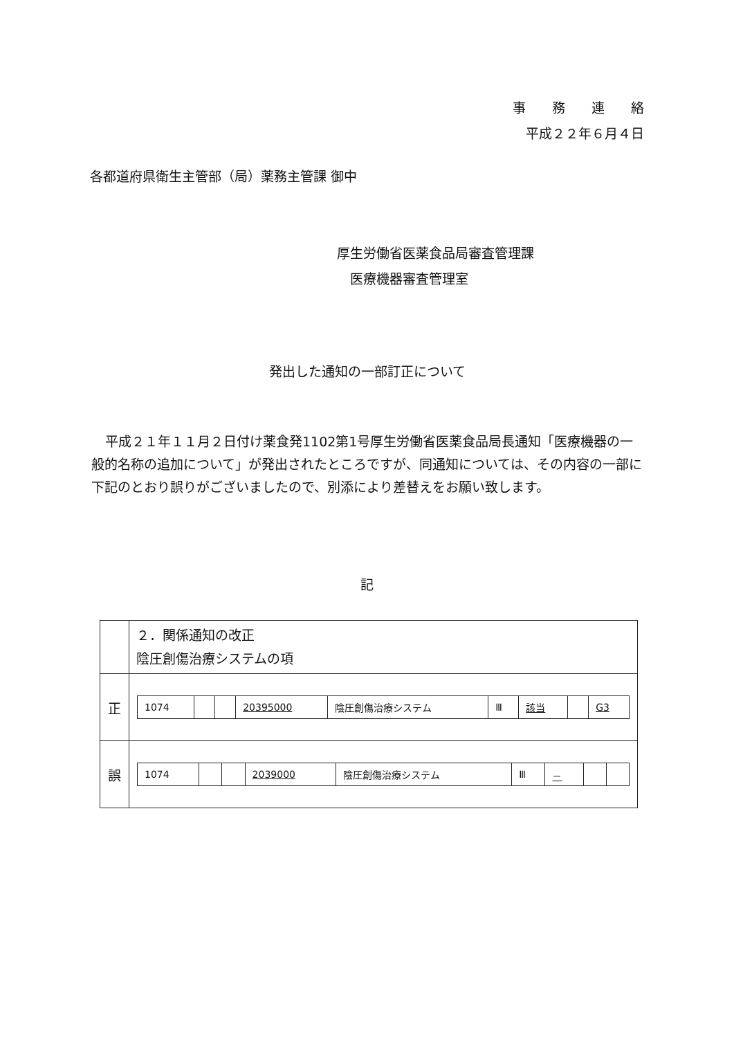事　　務　　連　　絡
平成２２年６月４日
各都道府県衛生主管部（局）薬務主管課 御中
厚生労働省医薬食品局審査管理課
　医療機器審査管理室
発出した通知の一部訂正について
平成２１年１１月２日付け薬食発1102第1号厚生労働省医薬食品局長通知「医療機器の一般的名称の追加について」が発出されたところですが、同通知については、その内容の一部に下記のとおり誤りがございましたので、別添により差替えをお願い致します。
記
| | ２．関係通知の改正 陰圧創傷治療システムの項 |
| 正 | / 1074 / / / 20395000 / 陰圧創傷治療システム / Ⅲ / 該当 / / G3 / |
| 誤 | / 1074 / / / 2039000 / 陰圧創傷治療システム / Ⅲ / － / / / |